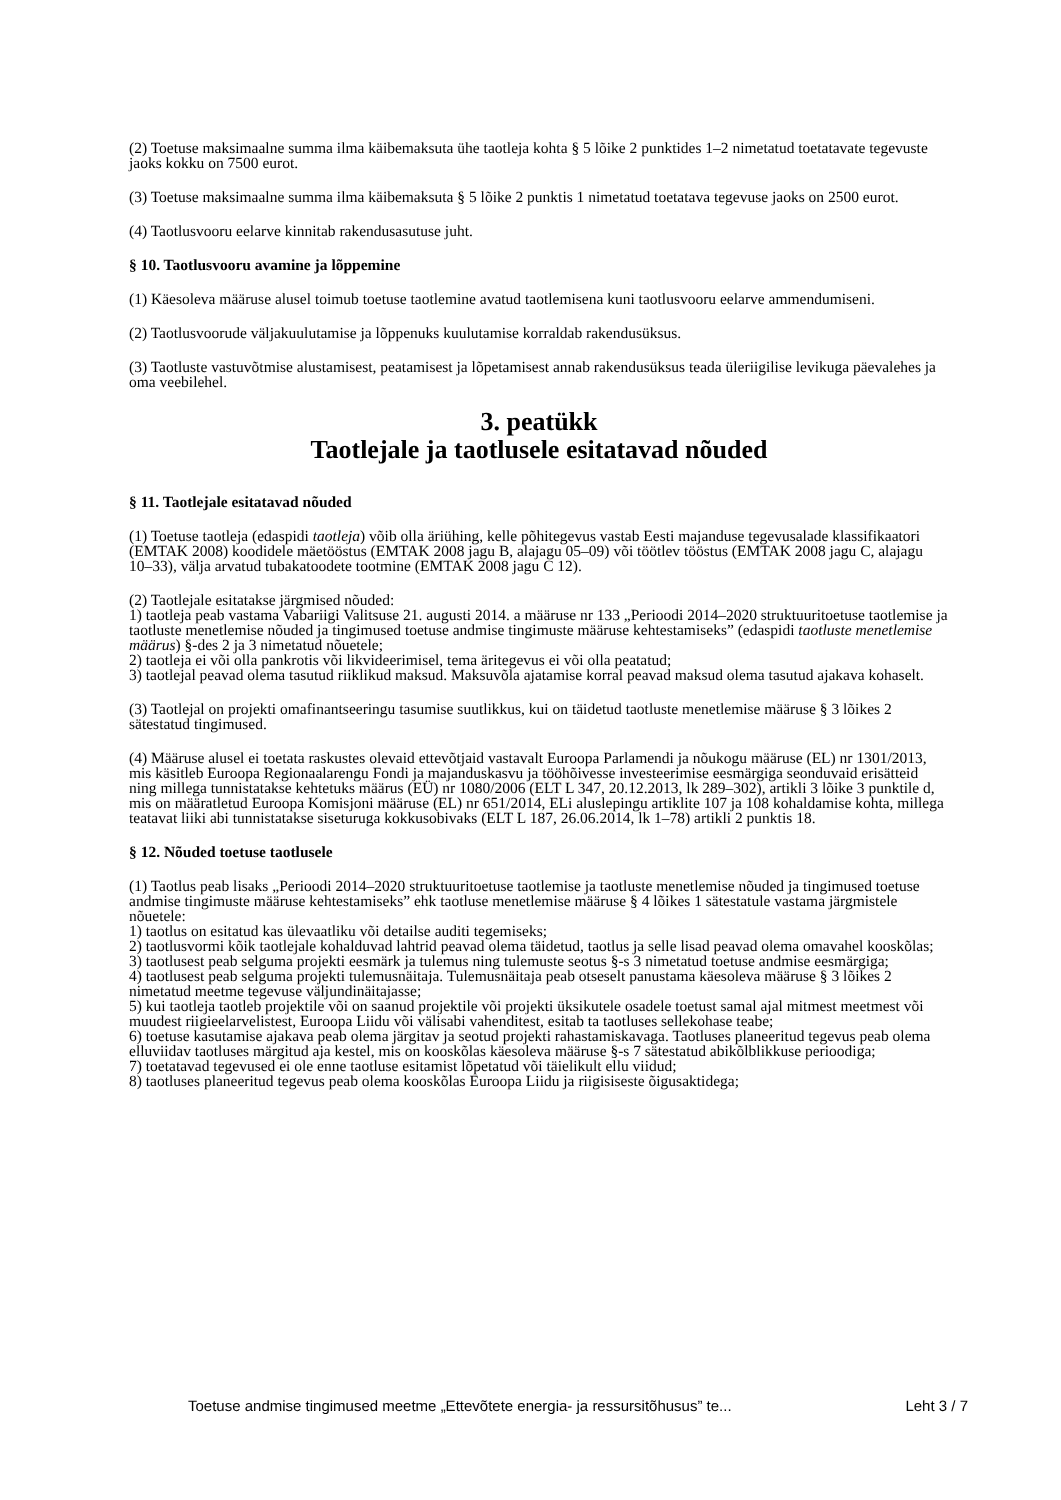(2) Toetuse maksimaalne summa ilma käibemaksuta ühe taotleja kohta § 5 lõike 2 punktides 1–2 nimetatud toetatavate tegevuste jaoks kokku on 7500 eurot.
(3) Toetuse maksimaalne summa ilma käibemaksuta § 5 lõike 2 punktis 1 nimetatud toetatava tegevuse jaoks on 2500 eurot.
(4) Taotlusvooru eelarve kinnitab rakendusasutuse juht.
§ 10. Taotlusvooru avamine ja lõppemine
(1) Käesoleva määruse alusel toimub toetuse taotlemine avatud taotlemisena kuni taotlusvooru eelarve ammendumiseni.
(2) Taotlusvoorude väljakuulutamise ja lõppenuks kuulutamise korraldab rakendusüksus.
(3) Taotluste vastuvõtmise alustamisest, peatamisest ja lõpetamisest annab rakendusüksus teada üleriigilise levikuga päevalehes ja oma veebilehel.
3. peatükk
Taotlejale ja taotlusele esitatavad nõuded
§ 11. Taotlejale esitatavad nõuded
(1) Toetuse taotleja (edaspidi taotleja) võib olla äriühing, kelle põhitegevus vastab Eesti majanduse tegevusalade klassifikaatori (EMTAK 2008) koodidele mäetööstus (EMTAK 2008 jagu B, alajagu 05–09) või töötlev tööstus (EMTAK 2008 jagu C, alajagu 10–33), välja arvatud tubakatoodete tootmine (EMTAK 2008 jagu C 12).
(2) Taotlejale esitatakse järgmised nõuded:
1) taotleja peab vastama Vabariigi Valitsuse 21. augusti 2014. a määruse nr 133 „Perioodi 2014–2020 struktuuritoetuse taotlemise ja taotluste menetlemise nõuded ja tingimused toetuse andmise tingimuste määruse kehtestamiseks” (edaspidi taotluste menetlemise määrus) §-des 2 ja 3 nimetatud nõuetele;
2) taotleja ei või olla pankrotis või likvideerimisel, tema äritegevus ei või olla peatatud;
3) taotlejal peavad olema tasutud riiklikud maksud. Maksuvõla ajatamise korral peavad maksud olema tasutud ajakava kohaselt.
(3) Taotlejal on projekti omafinantseeringu tasumise suutlikkus, kui on täidetud taotluste menetlemise määruse § 3 lõikes 2 sätestatud tingimused.
(4) Määruse alusel ei toetata raskustes olevaid ettevõtjaid vastavalt Euroopa Parlamendi ja nõukogu määruse (EL) nr 1301/2013, mis käsitleb Euroopa Regionaalarengu Fondi ja majanduskasvu ja tööhõivesse investeerimise eesmärgiga seonduvaid erisätteid ning millega tunnistatakse kehtetuks määrus (EÜ) nr 1080/2006 (ELT L 347, 20.12.2013, lk 289–302), artikli 3 lõike 3 punktile d, mis on määratletud Euroopa Komisjoni määruse (EL) nr 651/2014, ELi aluslepingu artiklite 107 ja 108 kohaldamise kohta, millega teatavat liiki abi tunnistatakse siseturuga kokkusobivaks (ELT L 187, 26.06.2014, lk 1–78) artikli 2 punktis 18.
§ 12. Nõuded toetuse taotlusele
(1) Taotlus peab lisaks „Perioodi 2014–2020 struktuuritoetuse taotlemise ja taotluste menetlemise nõuded ja tingimused toetuse andmise tingimuste määruse kehtestamiseks” ehk taotluse menetlemise määruse § 4 lõikes 1 sätestatule vastama järgmistele nõuetele:
1) taotlus on esitatud kas ülevaatliku või detailse auditi tegemiseks;
2) taotlusvormi kõik taotlejale kohalduvad lahtrid peavad olema täidetud, taotlus ja selle lisad peavad olema omavahel kooskõlas;
3) taotlusest peab selguma projekti eesmärk ja tulemus ning tulemuste seotus §-s 3 nimetatud toetuse andmise eesmärgiga;
4) taotlusest peab selguma projekti tulemusnäitaja. Tulemusnäitaja peab otseselt panustama käesoleva määruse § 3 lõikes 2 nimetatud meetme tegevuse väljundinäitajasse;
5) kui taotleja taotleb projektile või on saanud projektile või projekti üksikutele osadele toetust samal ajal mitmest meetmest või muudest riigieelarvelistest, Euroopa Liidu või välisabi vahenditest, esitab ta taotluses sellekohase teabe;
6) toetuse kasutamise ajakava peab olema järgitav ja seotud projekti rahastamiskavaga. Taotluses planeeritud tegevus peab olema elluviidav taotluses märgitud aja kestel, mis on kooskõlas käesoleva määruse §-s 7 sätestatud abikõlblikkuse perioodiga;
7) toetatavad tegevused ei ole enne taotluse esitamist lõpetatud või täielikult ellu viidud;
8) taotluses planeeritud tegevus peab olema kooskõlas Euroopa Liidu ja riigisiseste õigusaktidega;
Toetuse andmise tingimused meetme „Ettevõtete energia- ja ressursitõhusus” te... Leht 3 / 7